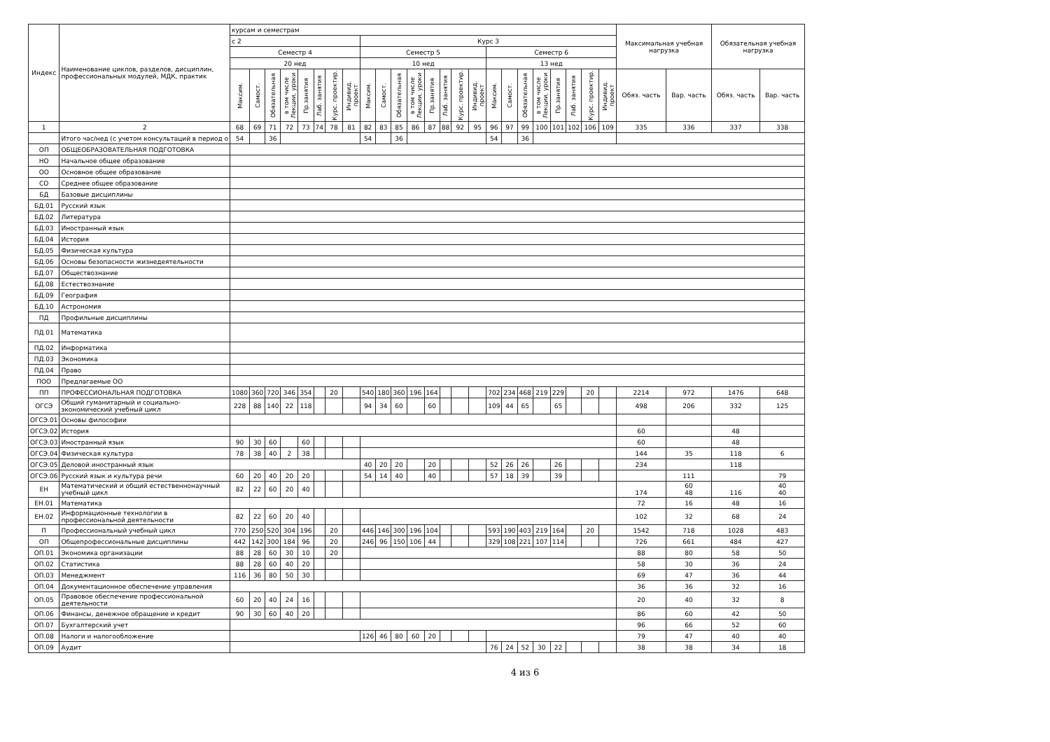| Индекс | Наименование циклов, разделов, дисциплин, профессиональных модулей, МДК, практик | курсам и семестрам | | | | | | | | | | | | | | | | | | | | | | | | Максимальная учебная нагрузка | | Обязательная учебная нагрузка | |
| --- | --- | --- | --- | --- | --- | --- | --- | --- | --- | --- | --- | --- | --- | --- | --- | --- | --- | --- | --- | --- | --- | --- | --- | --- | --- | --- | --- | --- | --- |
| | | с 2 | | | | | | | | Курс 3 | | | | | | | | | | | | | | | | | | | |
| | | Семестр 4 | | | | | | | | Семестр 5 | | | | | | | | Семестр 6 | | | | | | | | | | | |
| | | 20 нед | | | | | | | | 10 нед | | | | | | | | 13 нед | | | | | | | | | | | |
| | | Максим. | Самост. | Обязательная | в том числе Лекции, уроки | Пр.занятия | Лаб. занятия | Курс. проектир. | Индивид. проект | Максим. | Самост. | Обязательная | в том числе Лекции, уроки | Пр.занятия | Лаб. занятия | Курс. проектир. | Индивид. проект | Максим. | Самост. | Обязательная | в том числе Лекции, уроки | Пр.занятия | Лаб. занятия | Курс. проектир. | Индивид. проект | Обяз. часть | Вар. часть | Обяз. часть | Вар. часть |
| 1 | 2 | 68 | 69 | 71 | 72 | 73 | 74 | 78 | 81 | 82 | 83 | 85 | 86 | 87 | 88 | 92 | 95 | 96 | 97 | 99 | 100 | 101 | 102 | 106 | 109 | 335 | 336 | 337 | 338 |
| | Итого час/нед (с учетом консультаций в период о | 54 | | 36 | | | | | | 54 | | 36 | | | | | | 54 | | 36 | | | | | | | | | |
| ОП | ОБЩЕОБРАЗОВАТЕЛЬНАЯ ПОДГОТОВКА | | | | | | | | | | | | | | | | | | | | | | | | | | | | |
| НО | Начальное общее образование | | | | | | | | | | | | | | | | | | | | | | | | | | | | |
| ОО | Основное общее образование | | | | | | | | | | | | | | | | | | | | | | | | | | | | |
| СО | Среднее общее образование | | | | | | | | | | | | | | | | | | | | | | | | | | | | |
| БД | Базовые дисциплины | | | | | | | | | | | | | | | | | | | | | | | | | | | | |
| БД.01 | Русский язык | | | | | | | | | | | | | | | | | | | | | | | | | | | | |
| БД.02 | Литература | | | | | | | | | | | | | | | | | | | | | | | | | | | | |
| БД.03 | Иностранный язык | | | | | | | | | | | | | | | | | | | | | | | | | | | | |
| БД.04 | История | | | | | | | | | | | | | | | | | | | | | | | | | | | | |
| БД.05 | Физическая культура | | | | | | | | | | | | | | | | | | | | | | | | | | | | |
| БД.06 | Основы безопасности жизнедеятельности | | | | | | | | | | | | | | | | | | | | | | | | | | | | |
| БД.07 | Обществознание | | | | | | | | | | | | | | | | | | | | | | | | | | | | |
| БД.08 | Естествознание | | | | | | | | | | | | | | | | | | | | | | | | | | | | |
| БД.09 | География | | | | | | | | | | | | | | | | | | | | | | | | | | | | |
| БД.10 | Астрономия | | | | | | | | | | | | | | | | | | | | | | | | | | | | |
| ПД | Профильные дисциплины | | | | | | | | | | | | | | | | | | | | | | | | | | | | |
| ПД.01 | Математика | | | | | | | | | | | | | | | | | | | | | | | | | | | | |
| ПД.02 | Информатика | | | | | | | | | | | | | | | | | | | | | | | | | | | | |
| ПД.03 | Экономика | | | | | | | | | | | | | | | | | | | | | | | | | | | | |
| ПД.04 | Право | | | | | | | | | | | | | | | | | | | | | | | | | | | | |
| ПОО | Предлагаемые ОО | | | | | | | | | | | | | | | | | | | | | | | | | | | | |
| ПП | ПРОФЕССИОНАЛЬНАЯ ПОДГОТОВКА | 1080 | 360 | 720 | 346 | 354 | | 20 | | 540 | 180 | 360 | 196 | 164 | | | | 702 | 234 | 468 | 219 | 229 | | 20 | | 2214 | 972 | 1476 | 648 |
| ОГСЭ | Общий гуманитарный и социально- экономический учебный цикл | 228 | 88 | 140 | 22 | 118 | | | | 94 | 34 | 60 | | 60 | | | | 109 | 44 | 65 | | 65 | | | | 498 | 206 | 332 | 125 |
| ОГСЭ.01 | Основы философии | | | | | | | | | | | | | | | | | | | | | | | | | | | | |
| ОГСЭ.02 | История | | | | | | | | | | | | | | | | | | | | | | | | | 60 | | 48 | |
| ОГСЭ.03 | Иностранный язык | 90 | 30 | 60 | | 60 | | | | | | | | | | | | | | | | | | | | 60 | | 48 | |
| ОГСЭ.04 | Физическая культура | 78 | 38 | 40 | 2 | 38 | | | | | | | | | | | | | | | | | | | | 144 | 35 | 118 | 6 |
| ОГСЭ.05 | Деловой иностранный язык | | | | | | | | | 40 | 20 | 20 | | 20 | | | | 52 | 26 | 26 | | 26 | | | | 234 | | 118 | |
| ОГСЭ.06 | Русский язык и культура речи | 60 | 20 | 40 | 20 | 20 | | | | 54 | 14 | 40 | | 40 | | | | 57 | 18 | 39 | | 39 | | | | | 111 | | 79 |
| ЕН | Математический и общий естественнонаучный учебный цикл | 82 | 22 | 60 | 20 | 40 | | | | | | | | | | | | | | | | | | | | 174 | 60 48 | 116 | 40 40 |
| ЕН.01 | Математика | | | | | | | | | | | | | | | | | | | | | | | | | 72 | 16 | 48 | 16 |
| ЕН.02 | Информационные технологии в профессиональной деятельности | 82 | 22 | 60 | 20 | 40 | | | | | | | | | | | | | | | | | | | | 102 | 32 | 68 | 24 |
| П | Профессиональный учебный цикл | 770 | 250 | 520 | 304 | 196 | | 20 | | 446 | 146 | 300 | 196 | 104 | | | | 593 | 190 | 403 | 219 | 164 | | 20 | | 1542 | 718 | 1028 | 483 |
| ОП | Общепрофессиональные дисциплины | 442 | 142 | 300 | 184 | 96 | | 20 | | 246 | 96 | 150 | 106 | 44 | | | | 329 | 108 | 221 | 107 | 114 | | | | 726 | 661 | 484 | 427 |
| ОП.01 | Экономика организации | 88 | 28 | 60 | 30 | 10 | | 20 | | | | | | | | | | | | | | | | | | 88 | 80 | 58 | 50 |
| ОП.02 | Статистика | 88 | 28 | 60 | 40 | 20 | | | | | | | | | | | | | | | | | | | | 58 | 30 | 36 | 24 |
| ОП.03 | Менеджмент | 116 | 36 | 80 | 50 | 30 | | | | | | | | | | | | | | | | | | | | 69 | 47 | 36 | 44 |
| ОП.04 | Документационное обеспечение управления | | | | | | | | | | | | | | | | | | | | | | | | | 36 | 36 | 32 | 16 |
| ОП.05 | Правовое обеспечение профессиональной деятельности | 60 | 20 | 40 | 24 | 16 | | | | | | | | | | | | | | | | | | | | 20 | 40 | 32 | 8 |
| ОП.06 | Финансы, денежное обращение и кредит | 90 | 30 | 60 | 40 | 20 | | | | | | | | | | | | | | | | | | | | 86 | 60 | 42 | 50 |
| ОП.07 | Бухгалтерский учет | | | | | | | | | | | | | | | | | | | | | | | | | 96 | 66 | 52 | 60 |
| ОП.08 | Налоги и налогообложение | | | | | | | | | 126 | 46 | 80 | 60 | 20 | | | | | | | | | | | | 79 | 47 | 40 | 40 |
| ОП.09 | Аудит | | | | | | | | | | | | | | | | | 76 | 24 | 52 | 30 | 22 | | | | 38 | 38 | 34 | 18 |
4 из 6